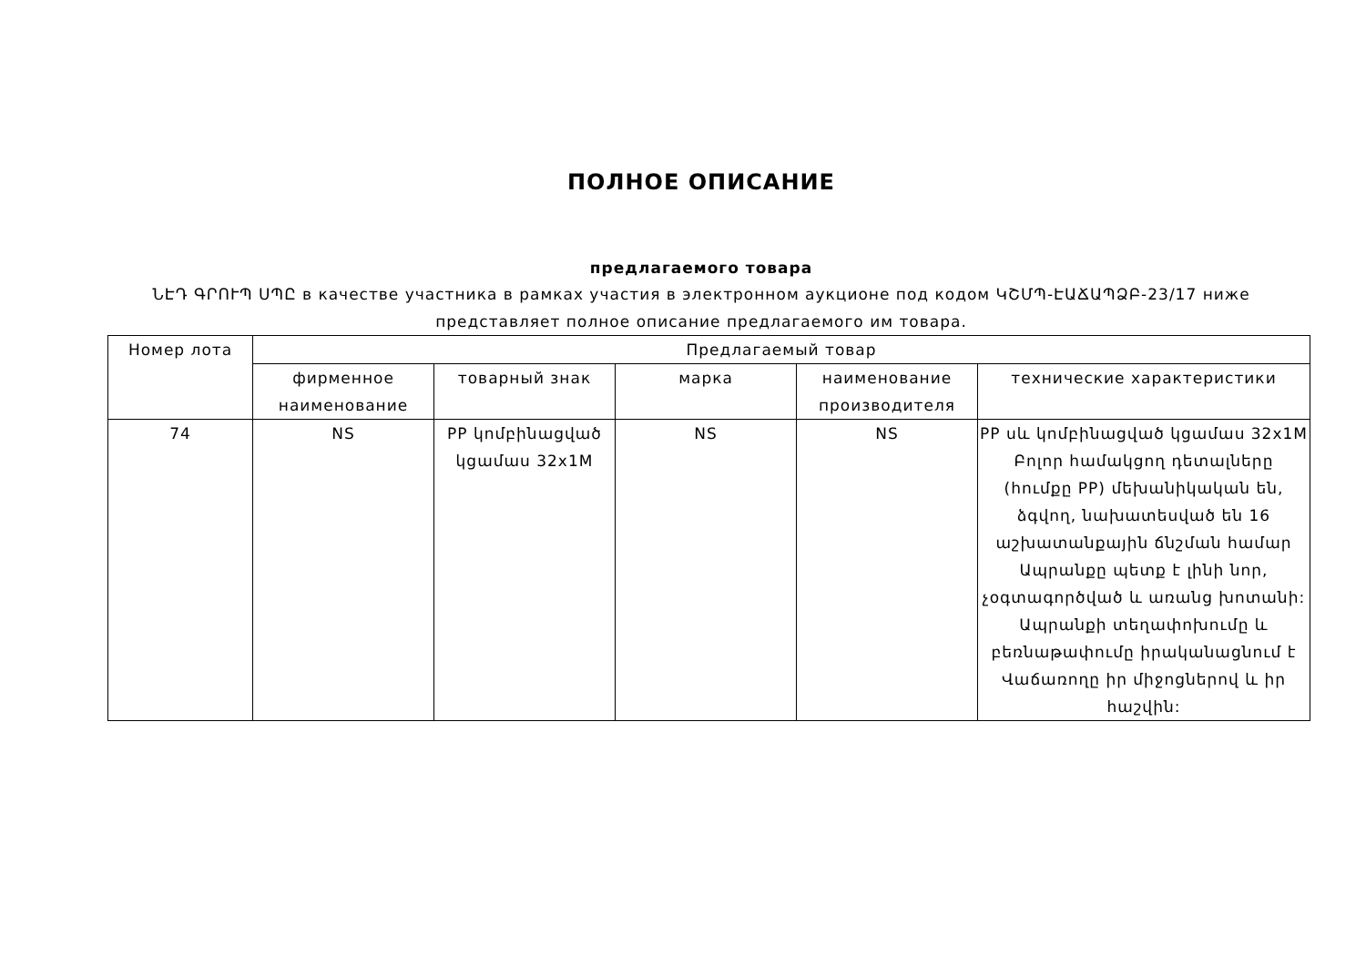ПОЛНОЕ ОПИСАНИЕ
предлагаемого товара
ՆԷԴ ԳՐՈՒՊ ՍՊԸ в качестве участника в рамках участия в электронном аукционе под кодом ԿՇՄՊ-ԷԱՃԱՊՁԲ-23/17 ниже представляет полное описание предлагаемого им товара.
| Номер лота | Предлагаемый товар | | | | |
| --- | --- | --- | --- | --- | --- |
| | фирменное наименование | товарный знак | марка | наименование производителя | технические характеристики |
| 74 | NS | PP կոմբինացված կցամաս 32x1M | NS | NS | PP սև կոմբինացված կցամաս 32x1M Բոլոր համակցող դետալները (հումքը PP) մեխանիկական են, ձգվող, նախատեսված են 16 աշխատանքային ճնշման համար Ապրանքը պետք է լինի նոր, չօգտագործված և առանց խոտանի: Ապրանքի տեղափոխումը և բեռնաթափումը իրականացնում է Վաճառողը իր միջոցներով և իր հաշվին: |